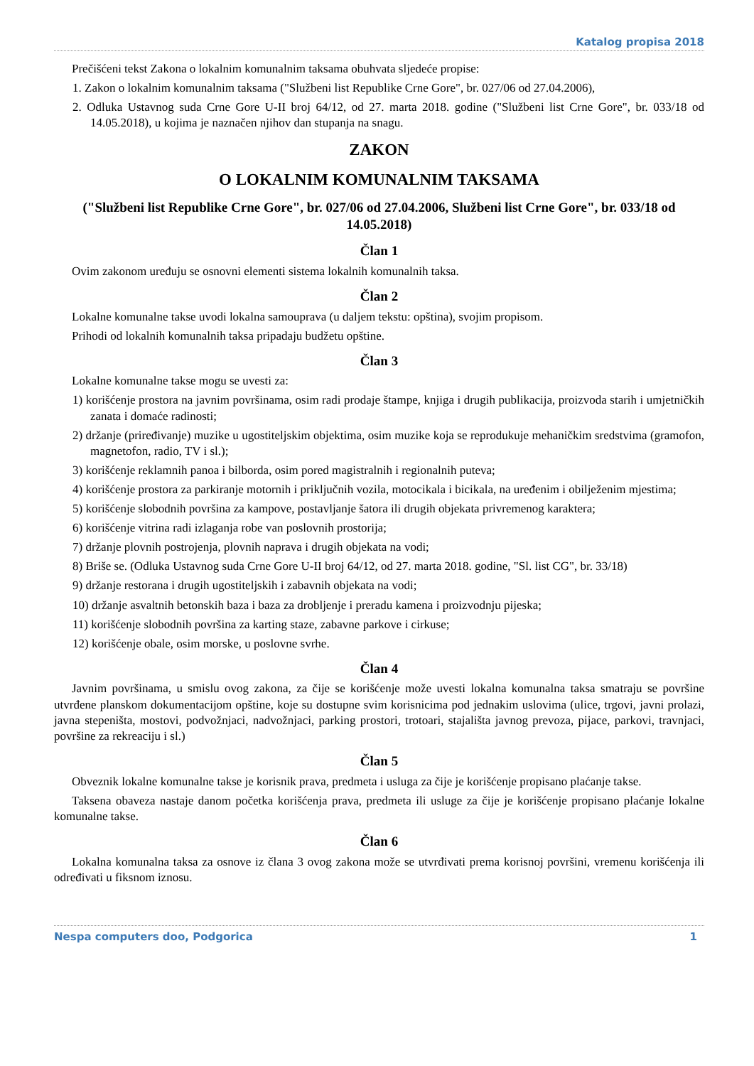Katalog propisa 2018
Prečišćeni tekst Zakona o lokalnim komunalnim taksama obuhvata sljedeće propise:
1. Zakon o lokalnim komunalnim taksama ("Službeni list Republike Crne Gore", br. 027/06 od 27.04.2006),
2. Odluka Ustavnog suda Crne Gore U-II broj 64/12, od 27. marta 2018. godine ("Službeni list Crne Gore", br. 033/18 od 14.05.2018), u kojima je naznačen njihov dan stupanja na snagu.
ZAKON
O LOKALNIM KOMUNALNIM TAKSAMA
("Službeni list Republike Crne Gore", br. 027/06 od 27.04.2006, Službeni list Crne Gore", br. 033/18 od 14.05.2018)
Član 1
Ovim zakonom uređuju se osnovni elementi sistema lokalnih komunalnih taksa.
Član 2
Lokalne komunalne takse uvodi lokalna samouprava (u daljem tekstu: opština), svojim propisom.
Prihodi od lokalnih komunalnih taksa pripadaju budžetu opštine.
Član 3
Lokalne komunalne takse mogu se uvesti za:
1) korišćenje prostora na javnim površinama, osim radi prodaje štampe, knjiga i drugih publikacija, proizvoda starih i umjetničkih zanata i domaće radinosti;
2) držanje (priređivanje) muzike u ugostiteljskim objektima, osim muzike koja se reprodukuje mehaničkim sredstvima (gramofon, magnetofon, radio, TV i sl.);
3) korišćenje reklamnih panoa i bilborda, osim pored magistralnih i regionalnih puteva;
4) korišćenje prostora za parkiranje motornih i priključnih vozila, motocikala i bicikala, na uređenim i obilježenim mjestima;
5) korišćenje slobodnih površina za kampove, postavljanje šatora ili drugih objekata privremenog karaktera;
6) korišćenje vitrina radi izlaganja robe van poslovnih prostorija;
7) držanje plovnih postrojenja, plovnih naprava i drugih objekata na vodi;
8) Briše se. (Odluka Ustavnog suda Crne Gore U-II broj 64/12, od 27. marta 2018. godine, "Sl. list CG", br. 33/18)
9) držanje restorana i drugih ugostiteljskih i zabavnih objekata na vodi;
10) držanje asvaltnih betonskih baza i baza za drobljenje i preradu kamena i proizvodnju pijeska;
11) korišćenje slobodnih površina za karting staze, zabavne parkove i cirkuse;
12) korišćenje obale, osim morske, u poslovne svrhe.
Član 4
Javnim površinama, u smislu ovog zakona, za čije se korišćenje može uvesti lokalna komunalna taksa smatraju se površine utvrđene planskom dokumentacijom opštine, koje su dostupne svim korisnicima pod jednakim uslovima (ulice, trgovi, javni prolazi, javna stepeništa, mostovi, podvožnjaci, nadvožnjaci, parking prostori, trotoari, stajališta javnog prevoza, pijace, parkovi, travnjaci, površine za rekreaciju i sl.)
Član 5
Obveznik lokalne komunalne takse je korisnik prava, predmeta i usluga za čije je korišćenje propisano plaćanje takse.
Taksena obaveza nastaje danom početka korišćenja prava, predmeta ili usluge za čije je korišćenje propisano plaćanje lokalne komunalne takse.
Član 6
Lokalna komunalna taksa za osnove iz člana 3 ovog zakona može se utvrđivati prema korisnoj površini, vremenu korišćenja ili određivati u fiksnom iznosu.
Nespa computers doo, Podgorica 1